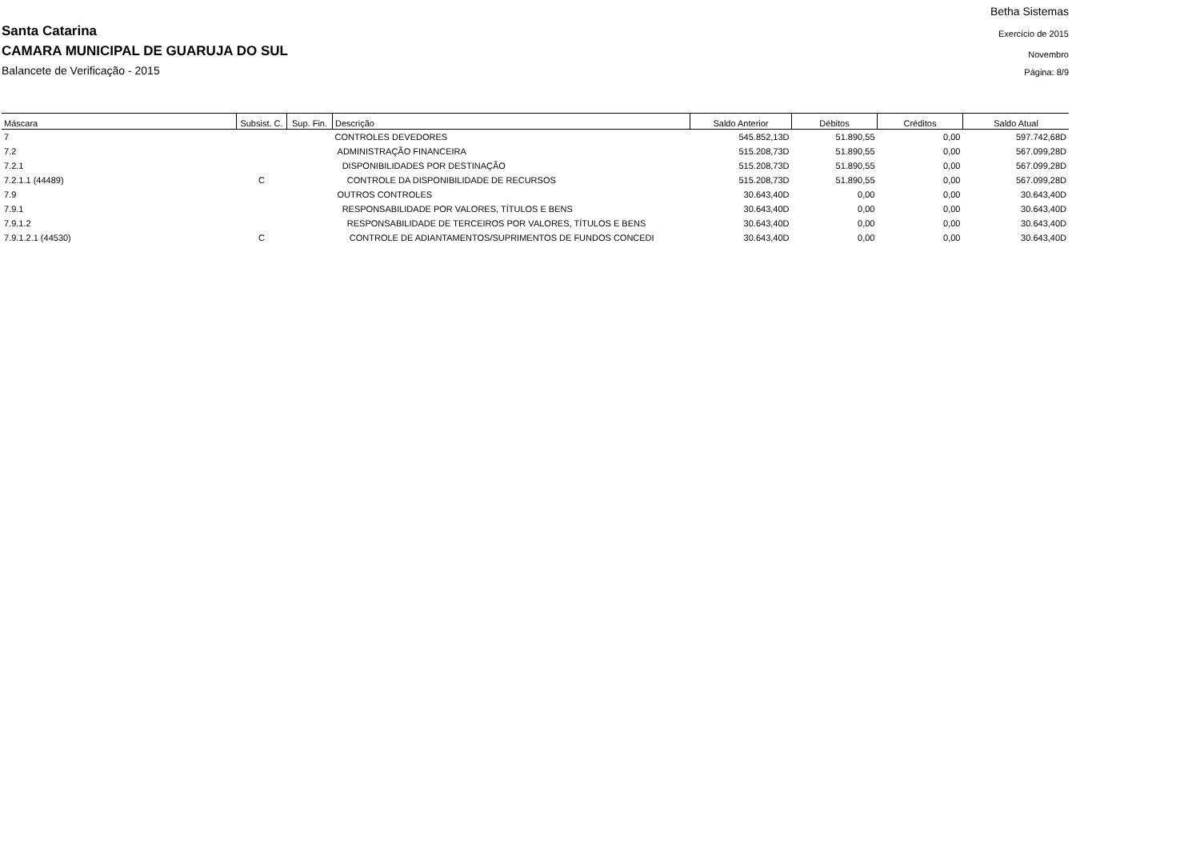Santa Catarina
CAMARA MUNICIPAL DE GUARUJA DO SUL
Balancete de Verificação - 2015
Betha Sistemas
Exercício de 2015
Novembro
Página: 8/9
| Máscara | Subsist. C. | Sup. Fin. | Descrição | Saldo Anterior | Débitos | Créditos | Saldo Atual |
| --- | --- | --- | --- | --- | --- | --- | --- |
| 7 | | | CONTROLES DEVEDORES | 545.852,13D | 51.890,55 | 0,00 | 597.742,68D |
| 7.2 | | | ADMINISTRAÇÃO FINANCEIRA | 515.208,73D | 51.890,55 | 0,00 | 567.099,28D |
| 7.2.1 | | | DISPONIBILIDADES POR DESTINAÇÃO | 515.208,73D | 51.890,55 | 0,00 | 567.099,28D |
| 7.2.1.1 (44489) | C | | CONTROLE DA DISPONIBILIDADE DE RECURSOS | 515.208,73D | 51.890,55 | 0,00 | 567.099,28D |
| 7.9 | | | OUTROS CONTROLES | 30.643,40D | 0,00 | 0,00 | 30.643,40D |
| 7.9.1 | | | RESPONSABILIDADE POR VALORES, TÍTULOS E BENS | 30.643,40D | 0,00 | 0,00 | 30.643,40D |
| 7.9.1.2 | | | RESPONSABILIDADE DE TERCEIROS POR VALORES, TÍTULOS E BENS | 30.643,40D | 0,00 | 0,00 | 30.643,40D |
| 7.9.1.2.1 (44530) | C | | CONTROLE DE ADIANTAMENTOS/SUPRIMENTOS DE FUNDOS CONCEDI | 30.643,40D | 0,00 | 0,00 | 30.643,40D |